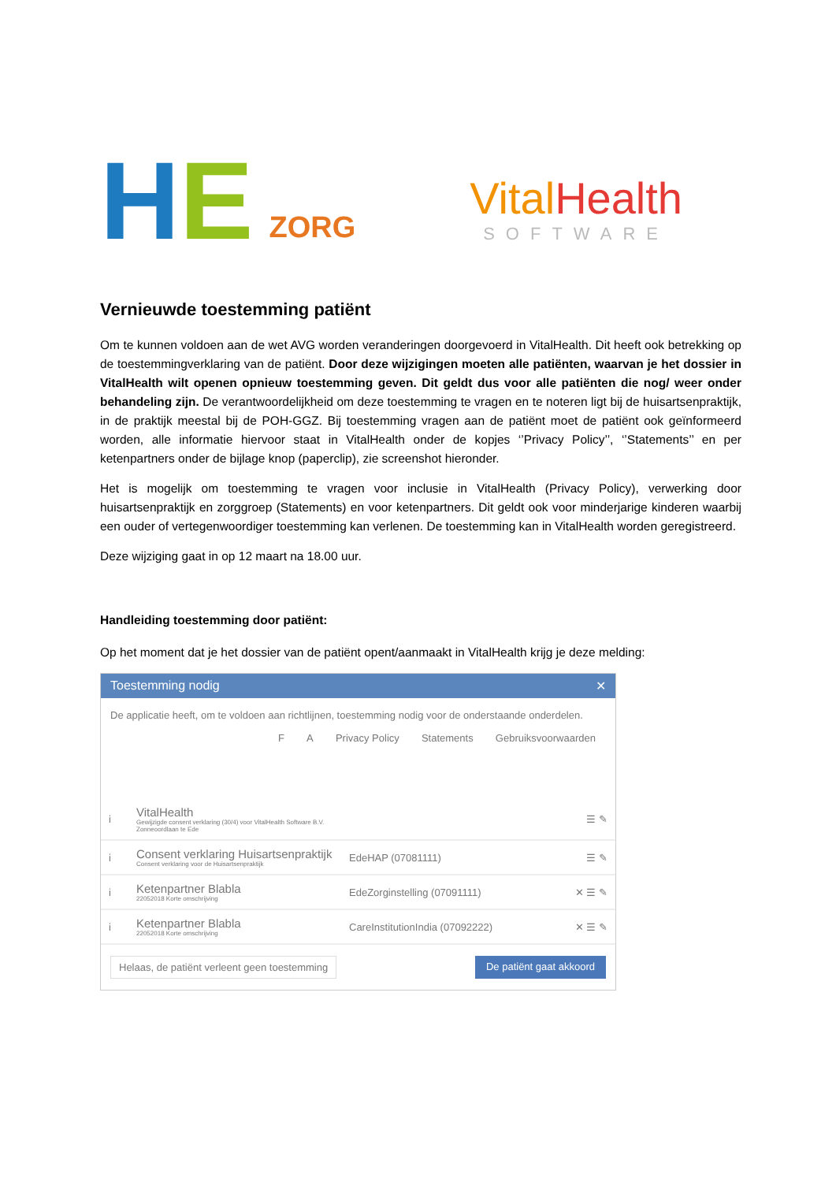H E ZORG
Vital Health
SOFTWARE
Vernieuwde toestemming patiënt
Om te kunnen voldoen aan de wet AVG worden veranderingen doorgevoerd in VitalHealth. Dit heeft ook betrekking op de toestemmingverklaring van de patiënt. Door deze wijzigingen moeten alle patiënten, waarvan je het dossier in VitalHealth wilt openen opnieuw toestemming geven. Dit geldt dus voor alle patiënten die nog/ weer onder behandeling zijn. De verantwoordelijkheid om deze toestemming te vragen en te noteren ligt bij de huisartsenpraktijk, in de praktijk meestal bij de POH-GGZ. Bij toestemming vragen aan de patiënt moet de patiënt ook geïnformeerd worden, alle informatie hiervoor staat in VitalHealth onder de kopjes ‘’Privacy Policy’’, ‘’Statements’’ en per ketenpartners onder de bijlage knop (paperclip), zie screenshot hieronder.
Het is mogelijk om toestemming te vragen voor inclusie in VitalHealth (Privacy Policy), verwerking door huisartsenpraktijk en zorggroep (Statements) en voor ketenpartners. Dit geldt ook voor minderjarige kinderen waarbij een ouder of vertegenwoordiger toestemming kan verlenen. De toestemming kan in VitalHealth worden geregistreerd.
Deze wijziging gaat in op 12 maart na 18.00 uur.
Handleiding toestemming door patiënt:
Op het moment dat je het dossier van de patiënt opent/aanmaakt in VitalHealth krijg je deze melding:
Toestemming nodig ✕
De applicatie heeft, om te voldoen aan richtlijnen, toestemming nodig voor de onderstaande onderdelen.
F A Privacy Policy Statements Gebruiksvoorwaarden
i VitalHealth
Gewijzigde consent verklaring (30/4) voor VitalHealth Software B.V. Zonneoordlaan te Ede ☰ ✎
i Consent verklaring Huisartsenpraktijk
Consent verklaring voor de Huisartsenpraktijk EdeHAP (07081111) ☰ ✎
i Ketenpartner Blabla
22052018 Korte omschrijving EdeZorginstelling (07091111) ✕ ☰ ✎
i Ketenpartner Blabla
22052018 Korte omschrijving CareInstitutionIndia (07092222) ✕ ☰ ✎
Helaas, de patiënt verleent geen toestemming De patiënt gaat akkoord